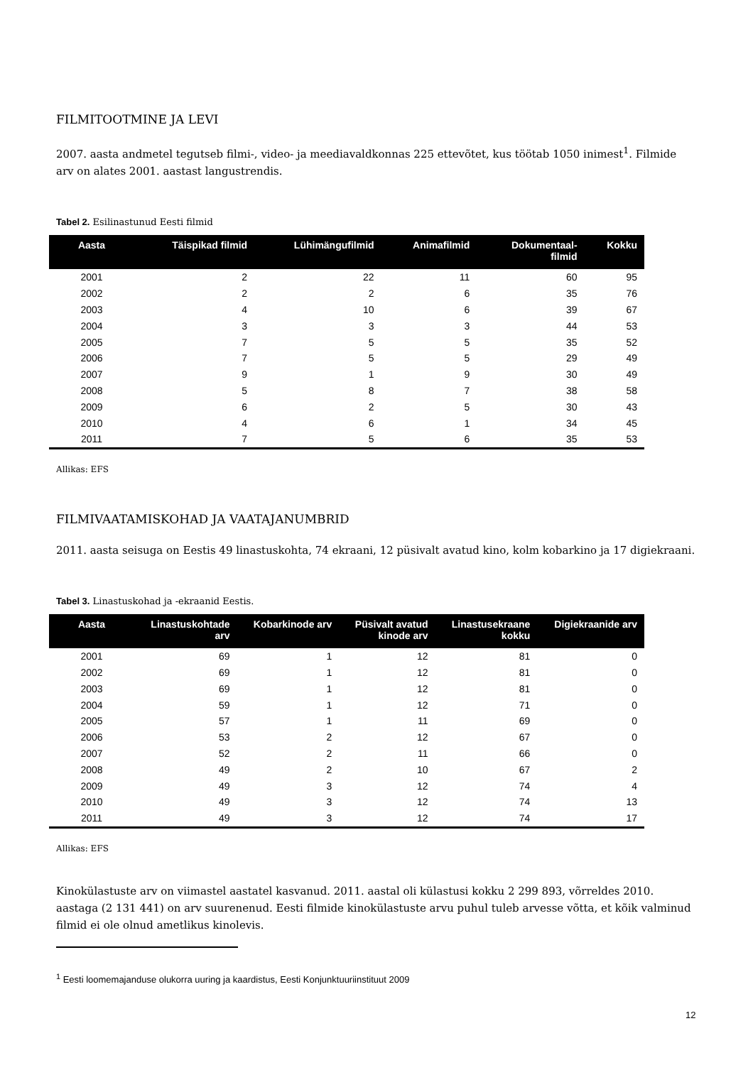FILMITOOTMINE JA LEVI
2007. aasta andmetel tegutseb filmi-, video- ja meediavaldkonnas 225 ettevõtet, kus töötab 1050 inimest<sup>1</sup>. Filmide arv on alates 2001. aastast langustrendis.
Tabel 2. Esilinastunud Eesti filmid
| Aasta | Täispikad filmid | Lühimängufilmid | Animafilmid | Dokumentaal- filmid | Kokku |
| --- | --- | --- | --- | --- | --- |
| 2001 | 2 | 22 | 11 | 60 | 95 |
| 2002 | 2 | 2 | 6 | 35 | 76 |
| 2003 | 4 | 10 | 6 | 39 | 67 |
| 2004 | 3 | 3 | 3 | 44 | 53 |
| 2005 | 7 | 5 | 5 | 35 | 52 |
| 2006 | 7 | 5 | 5 | 29 | 49 |
| 2007 | 9 | 1 | 9 | 30 | 49 |
| 2008 | 5 | 8 | 7 | 38 | 58 |
| 2009 | 6 | 2 | 5 | 30 | 43 |
| 2010 | 4 | 6 | 1 | 34 | 45 |
| 2011 | 7 | 5 | 6 | 35 | 53 |
Allikas: EFS
FILMIVAATAMISKOHAD JA VAATAJANUMBRID
2011. aasta seisuga on Eestis 49 linastuskohta, 74 ekraani, 12 püsivalt avatud kino, kolm kobarkino ja 17 digiekraani.
Tabel 3. Linastuskohad ja -ekraanid Eestis.
| Aasta | Linastuskohtade arv | Kobarkinode arv | Püsivalt avatud kinode arv | Linastusekraane kokku | Digiekraanide arv |
| --- | --- | --- | --- | --- | --- |
| 2001 | 69 | 1 | 12 | 81 | 0 |
| 2002 | 69 | 1 | 12 | 81 | 0 |
| 2003 | 69 | 1 | 12 | 81 | 0 |
| 2004 | 59 | 1 | 12 | 71 | 0 |
| 2005 | 57 | 1 | 11 | 69 | 0 |
| 2006 | 53 | 2 | 12 | 67 | 0 |
| 2007 | 52 | 2 | 11 | 66 | 0 |
| 2008 | 49 | 2 | 10 | 67 | 2 |
| 2009 | 49 | 3 | 12 | 74 | 4 |
| 2010 | 49 | 3 | 12 | 74 | 13 |
| 2011 | 49 | 3 | 12 | 74 | 17 |
Allikas: EFS
Kinokülastuste arv on viimastel aastatel kasvanud. 2011. aastal oli külastusi kokku 2 299 893, võrreldes 2010. aastaga (2 131 441) on arv suurenenud. Eesti filmide kinokülastuste arvu puhul tuleb arvesse võtta, et kõik valminud filmid ei ole olnud ametlikus kinolevis.
<sup>1</sup> Eesti loomemajanduse olukorra uuring ja kaardistus, Eesti Konjunktuuriinstituut 2009
12